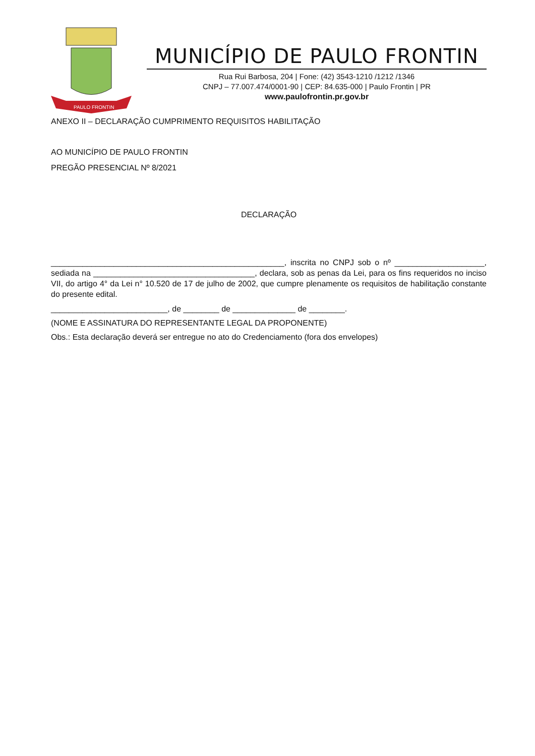PAULO FRONTIN
MUNICÍPIO DE PAULO FRONTIN
Rua Rui Barbosa, 204 | Fone: (42) 3543-1210 /1212 /1346
CNPJ – 77.007.474/0001-90 | CEP: 84.635-000 | Paulo Frontin | PR
www.paulofrontin.pr.gov.br
ANEXO II – DECLARAÇÃO CUMPRIMENTO REQUISITOS HABILITAÇÃO
AO MUNICÍPIO DE PAULO FRONTIN
PREGÃO PRESENCIAL Nº 8/2021
DECLARAÇÃO
____________________________________________________, inscrita no CNPJ sob o nº ____________________, sediada na ____________________________________, declara, sob as penas da Lei, para os fins requeridos no inciso VII, do artigo 4° da Lei n° 10.520 de 17 de julho de 2002, que cumpre plenamente os requisitos de habilitação constante do presente edital.
__________________________, de ________ de ______________ de ________.
(NOME E ASSINATURA DO REPRESENTANTE LEGAL DA PROPONENTE)
Obs.: Esta declaração deverá ser entregue no ato do Credenciamento (fora dos envelopes)